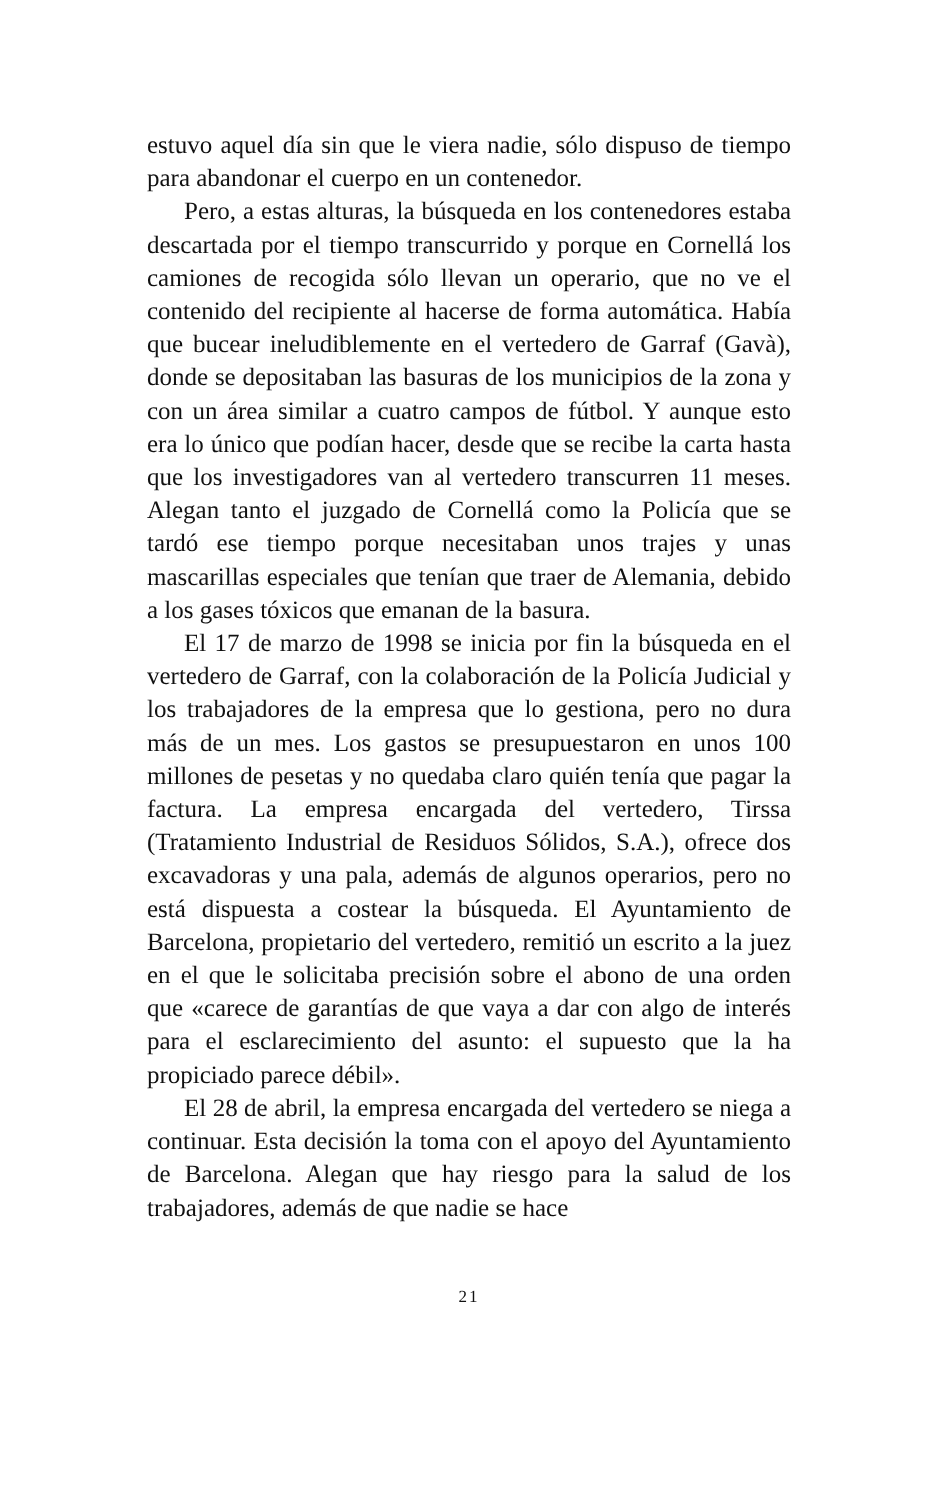estuvo aquel día sin que le viera nadie, sólo dispuso de tiempo para abandonar el cuerpo en un contenedor.
Pero, a estas alturas, la búsqueda en los contenedores estaba descartada por el tiempo transcurrido y porque en Cornellá los camiones de recogida sólo llevan un operario, que no ve el contenido del recipiente al hacerse de forma automática. Había que bucear ineludiblemente en el vertedero de Garraf (Gavà), donde se depositaban las basuras de los municipios de la zona y con un área similar a cuatro campos de fútbol. Y aunque esto era lo único que podían hacer, desde que se recibe la carta hasta que los investigadores van al vertedero transcurren 11 meses. Alegan tanto el juzgado de Cornellá como la Policía que se tardó ese tiempo porque necesitaban unos trajes y unas mascarillas especiales que tenían que traer de Alemania, debido a los gases tóxicos que emanan de la basura.
El 17 de marzo de 1998 se inicia por fin la búsqueda en el vertedero de Garraf, con la colaboración de la Policía Judicial y los trabajadores de la empresa que lo gestiona, pero no dura más de un mes. Los gastos se presupuestaron en unos 100 millones de pesetas y no quedaba claro quién tenía que pagar la factura. La empresa encargada del vertedero, Tirssa (Tratamiento Industrial de Residuos Sólidos, S.A.), ofrece dos excavadoras y una pala, además de algunos operarios, pero no está dispuesta a costear la búsqueda. El Ayuntamiento de Barcelona, propietario del vertedero, remitió un escrito a la juez en el que le solicitaba precisión sobre el abono de una orden que «carece de garantías de que vaya a dar con algo de interés para el esclarecimiento del asunto: el supuesto que la ha propiciado parece débil».
El 28 de abril, la empresa encargada del vertedero se niega a continuar. Esta decisión la toma con el apoyo del Ayuntamiento de Barcelona. Alegan que hay riesgo para la salud de los trabajadores, además de que nadie se hace
21